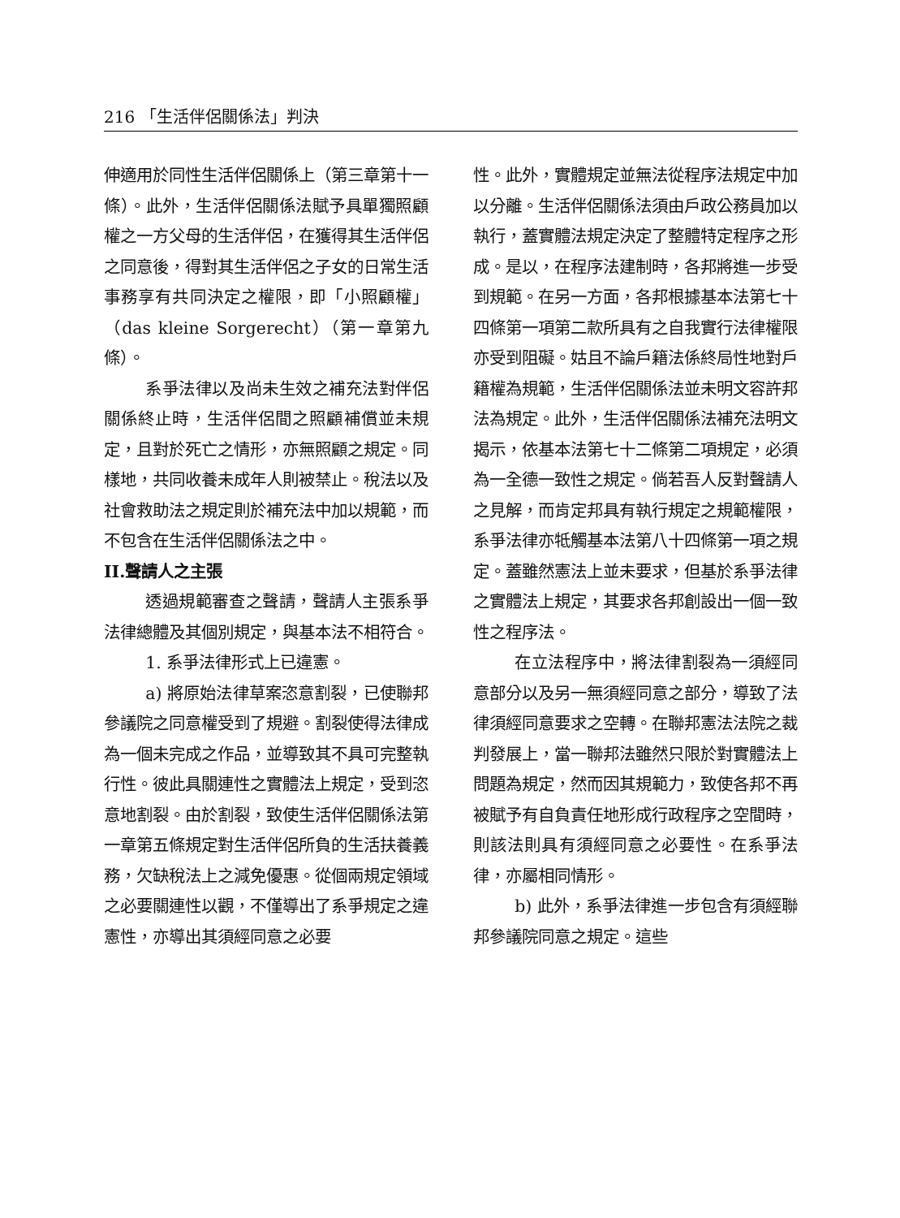216 「生活伴侶關係法」判決
伸適用於同性生活伴侶關係上（第三章第十一條）。此外，生活伴侶關係法賦予具單獨照顧權之一方父母的生活伴侶，在獲得其生活伴侶之同意後，得對其生活伴侶之子女的日常生活事務享有共同決定之權限，即「小照顧權」（das kleine Sorgerecht）（第一章第九條）。
系爭法律以及尚未生效之補充法對伴侶關係終止時，生活伴侶間之照顧補償並未規定，且對於死亡之情形，亦無照顧之規定。同樣地，共同收養未成年人則被禁止。稅法以及社會救助法之規定則於補充法中加以規範，而不包含在生活伴侶關係法之中。
II.聲請人之主張
透過規範審查之聲請，聲請人主張系爭法律總體及其個別規定，與基本法不相符合。
1. 系爭法律形式上已違憲。
a) 將原始法律草案恣意割裂，已使聯邦參議院之同意權受到了規避。割裂使得法律成為一個未完成之作品，並導致其不具可完整執行性。彼此具關連性之實體法上規定，受到恣意地割裂。由於割裂，致使生活伴侶關係法第一章第五條規定對生活伴侶所負的生活扶養義務，欠缺稅法上之減免優惠。從個兩規定領域之必要關連性以觀，不僅導出了系爭規定之違憲性，亦導出其須經同意之必要
性。此外，實體規定並無法從程序法規定中加以分離。生活伴侶關係法須由戶政公務員加以執行，蓋實體法規定決定了整體特定程序之形成。是以，在程序法建制時，各邦將進一步受到規範。在另一方面，各邦根據基本法第七十四條第一項第二款所具有之自我實行法律權限亦受到阻礙。姑且不論戶籍法係終局性地對戶籍權為規範，生活伴侶關係法並未明文容許邦法為規定。此外，生活伴侶關係法補充法明文揭示，依基本法第七十二條第二項規定，必須為一全德一致性之規定。倘若吾人反對聲請人之見解，而肯定邦具有執行規定之規範權限，系爭法律亦牴觸基本法第八十四條第一項之規定。蓋雖然憲法上並未要求，但基於系爭法律之實體法上規定，其要求各邦創設出一個一致性之程序法。
在立法程序中，將法律割裂為一須經同意部分以及另一無須經同意之部分，導致了法律須經同意要求之空轉。在聯邦憲法法院之裁判發展上，當一聯邦法雖然只限於對實體法上問題為規定，然而因其規範力，致使各邦不再被賦予有自負責任地形成行政程序之空間時，則該法則具有須經同意之必要性。在系爭法律，亦屬相同情形。
b) 此外，系爭法律進一步包含有須經聯邦參議院同意之規定。這些